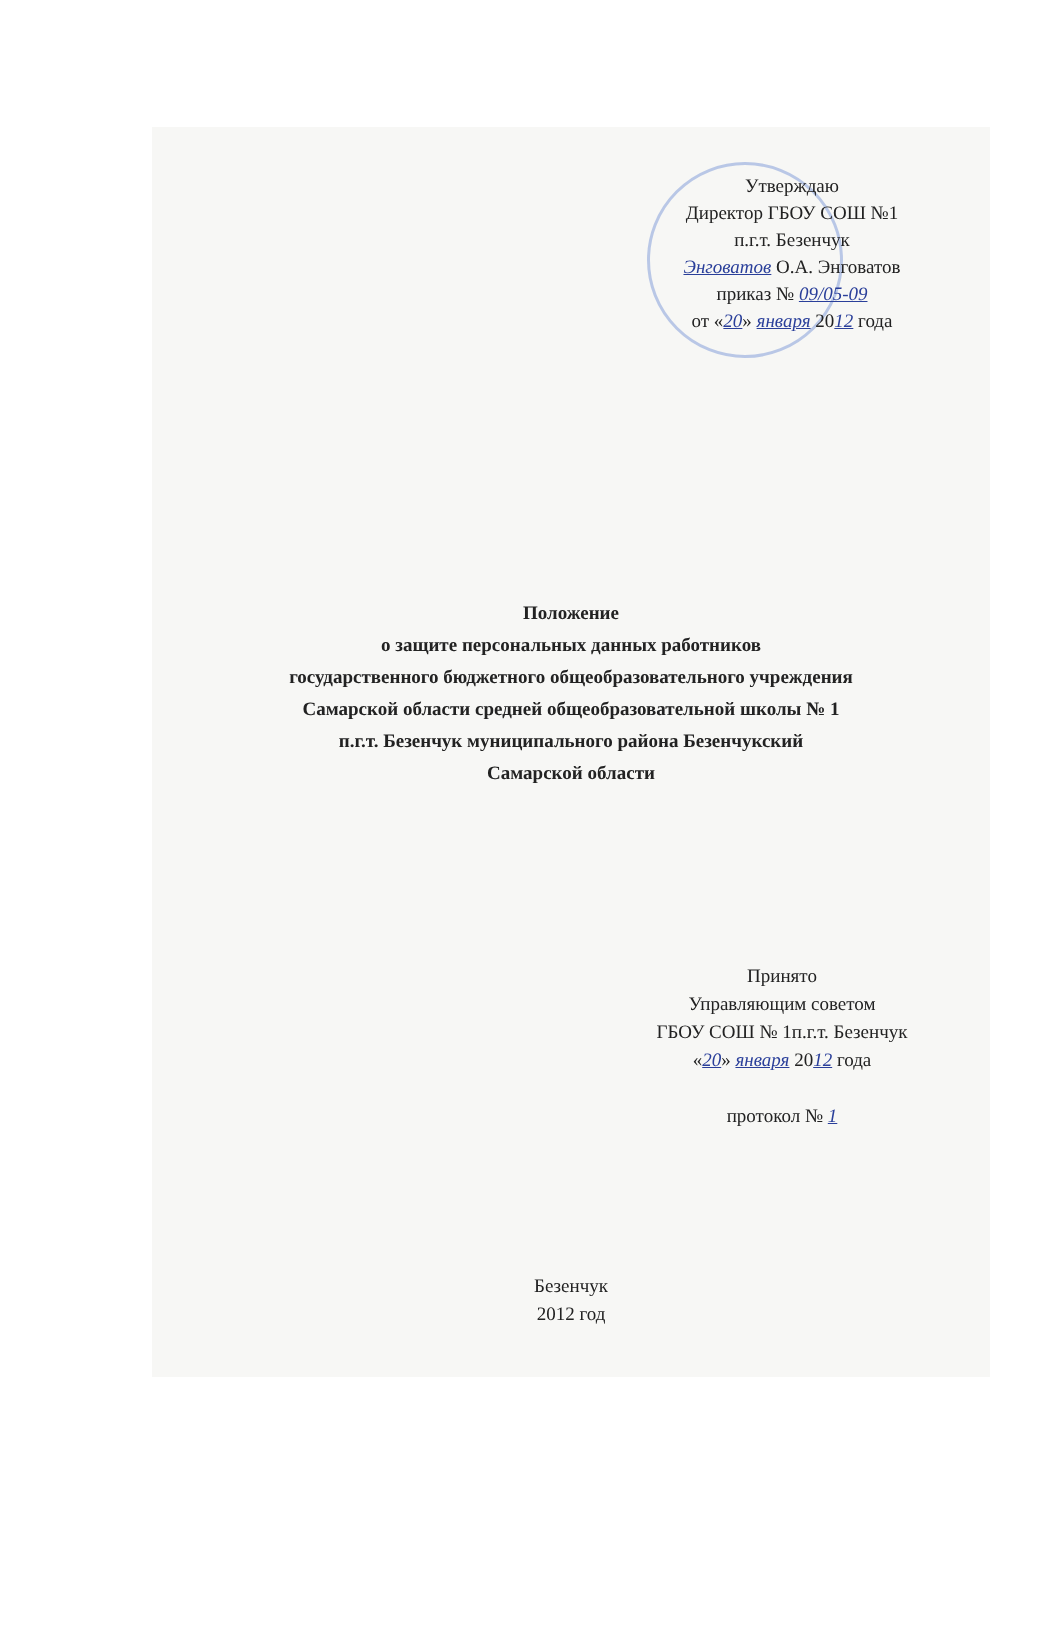Утверждаю
Директор ГБОУ СОШ №1
п.г.т. Безенчук
Энговатов О.А. Энговатов
приказ № 09/05-09
от «20» января 2012 года
Положение
о защите персональных данных работников
государственного бюджетного общеобразовательного учреждения
Самарской области средней общеобразовательной школы № 1
п.г.т. Безенчук муниципального района Безенчукский
Самарской области
Принято
Управляющим советом
ГБОУ СОШ № 1п.г.т. Безенчук
«20» января 2012 года
протокол № 1
Безенчук
2012 год